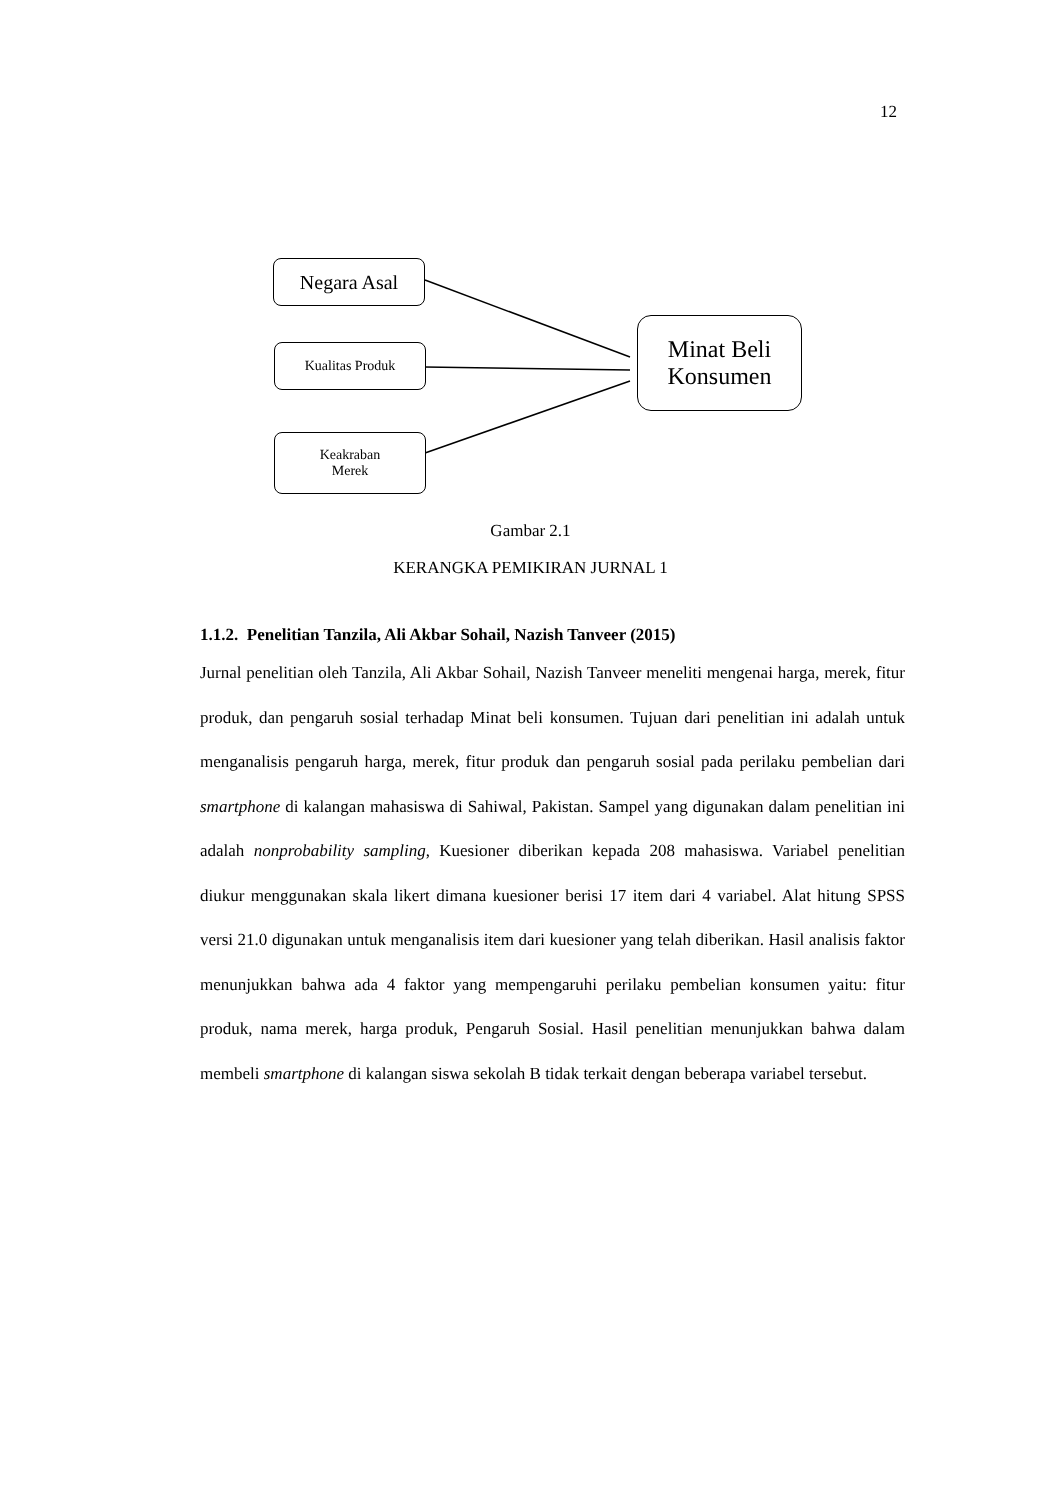12
Negara Asal
Kualitas Produk
Keakraban
Merek
Minat Beli
Konsumen
Gambar 2.1
KERANGKA PEMIKIRAN JURNAL 1
1.1.2. Penelitian Tanzila, Ali Akbar Sohail, Nazish Tanveer (2015)
Jurnal penelitian oleh Tanzila, Ali Akbar Sohail, Nazish Tanveer meneliti mengenai harga, merek, fitur produk, dan pengaruh sosial terhadap Minat beli konsumen. Tujuan dari penelitian ini adalah untuk menganalisis pengaruh harga, merek, fitur produk dan pengaruh sosial pada perilaku pembelian dari smartphone di kalangan mahasiswa di Sahiwal, Pakistan. Sampel yang digunakan dalam penelitian ini adalah nonprobability sampling, Kuesioner diberikan kepada 208 mahasiswa. Variabel penelitian diukur menggunakan skala likert dimana kuesioner berisi 17 item dari 4 variabel. Alat hitung SPSS versi 21.0 digunakan untuk menganalisis item dari kuesioner yang telah diberikan. Hasil analisis faktor menunjukkan bahwa ada 4 faktor yang mempengaruhi perilaku pembelian konsumen yaitu: fitur produk, nama merek, harga produk, Pengaruh Sosial. Hasil penelitian menunjukkan bahwa dalam membeli smartphone di kalangan siswa sekolah B tidak terkait dengan beberapa variabel tersebut.